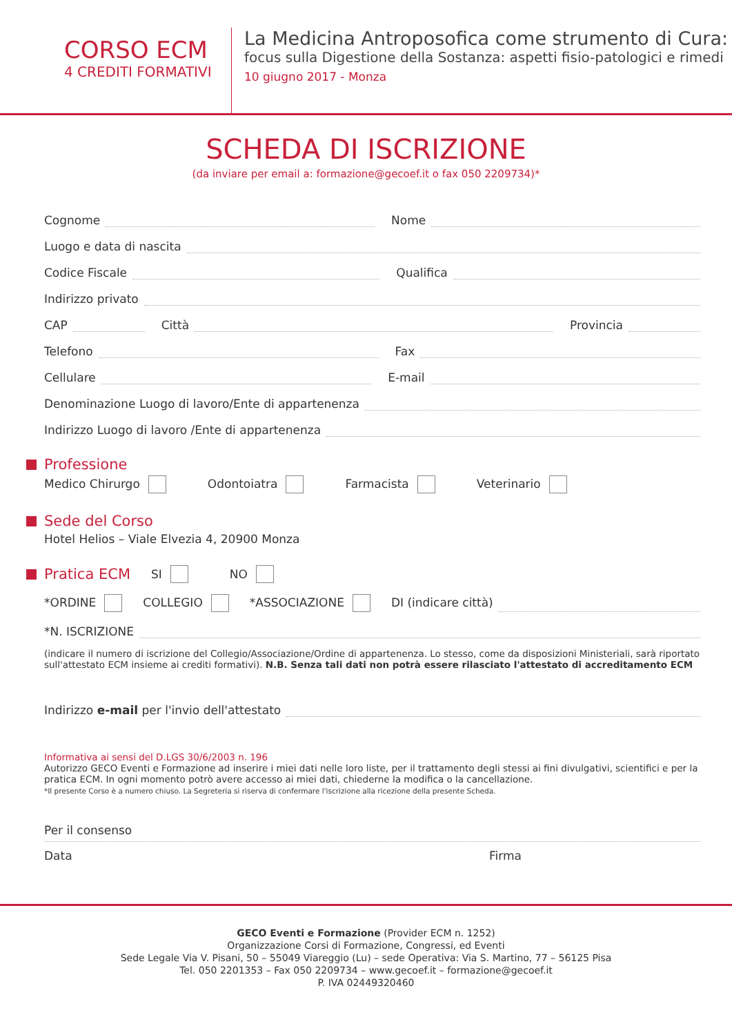CORSO ECM
4 CREDITI FORMATIVI
La Medicina Antroposofica come strumento di Cura:
focus sulla Digestione della Sostanza: aspetti fisio-patologici e rimedi
10 giugno 2017 - Monza
SCHEDA DI ISCRIZIONE
(da inviare per email a: formazione@gecoef.it o fax 050 2209734)*
Cognome
Nome
Luogo e data di nascita
Codice Fiscale
Qualifica
Indirizzo privato
CAP
Città
Provincia
Telefono
Fax
Cellulare
E-mail
Denominazione Luogo di lavoro/Ente di appartenenza
Indirizzo Luogo di lavoro /Ente di appartenenza
Professione
Medico Chirurgo Odontoiatra Farmacista Veterinario
Sede del Corso
Hotel Helios – Viale Elvezia 4, 20900 Monza
Pratica ECM SI NO
*ORDINE COLLEGIO *ASSOCIAZIONE DI (indicare città)
*N. ISCRIZIONE
(indicare il numero di iscrizione del Collegio/Associazione/Ordine di appartenenza. Lo stesso, come da disposizioni Ministeriali, sarà riportato sull'attestato ECM insieme ai crediti formativi). N.B. Senza tali dati non potrà essere rilasciato l'attestato di accreditamento ECM
Indirizzo e-mail per l'invio dell'attestato
Informativa ai sensi del D.LGS 30/6/2003 n. 196
Autorizzo GECO Eventi e Formazione ad inserire i miei dati nelle loro liste, per il trattamento degli stessi ai fini divulgativi, scientifici e per la pratica ECM. In ogni momento potrò avere accesso ai miei dati, chiederne la modifica o la cancellazione.
*Il presente Corso è a numero chiuso. La Segreteria si riserva di confermare l'iscrizione alla ricezione della presente Scheda.
Per il consenso
Data Firma
GECO Eventi e Formazione (Provider ECM n. 1252)
Organizzazione Corsi di Formazione, Congressi, ed Eventi
Sede Legale Via V. Pisani, 50 – 55049 Viareggio (Lu) – sede Operativa: Via S. Martino, 77 – 56125 Pisa
Tel. 050 2201353 – Fax 050 2209734 – www.gecoef.it – formazione@gecoef.it
P. IVA 02449320460